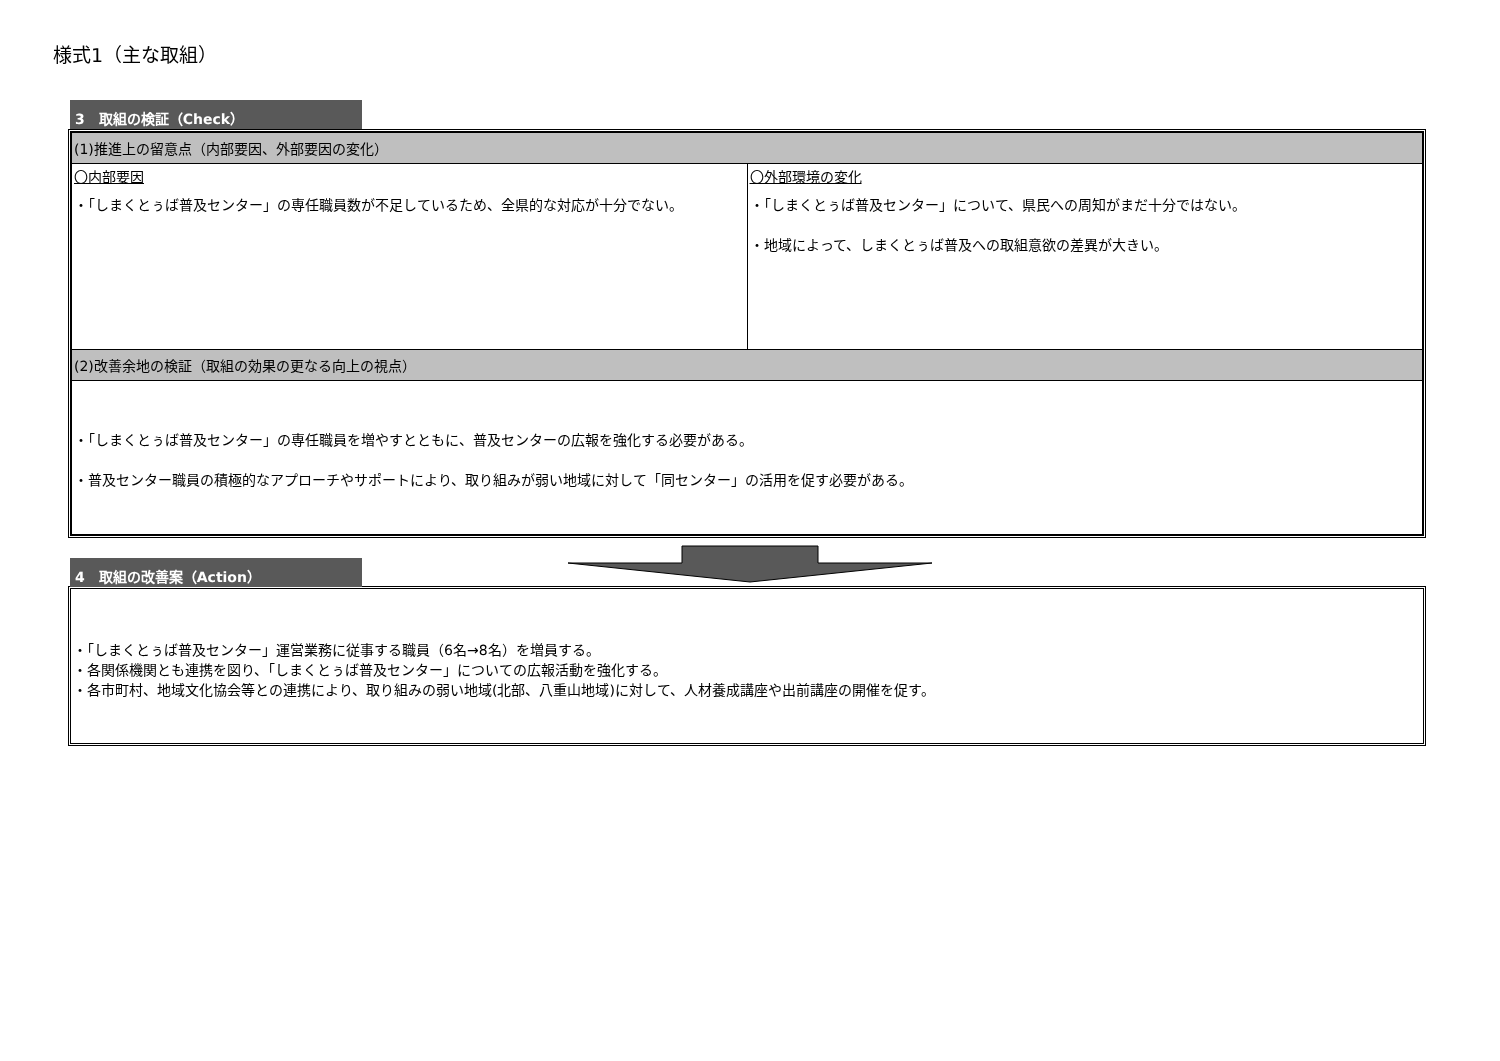様式1（主な取組）
3　取組の検証（Check）
| (1)推進上の留意点（内部要因、外部要因の変化） | |
| 〇内部要因 ・「しまくとぅば普及センター」の専任職員数が不足しているため、全県的な対応が十分でない。 | 〇外部環境の変化 ・「しまくとぅば普及センター」について、県民への周知がまだ十分ではない。 ・地域によって、しまくとぅば普及への取組意欲の差異が大きい。 |
| (2)改善余地の検証（取組の効果の更なる向上の視点） | |
| ・「しまくとぅば普及センター」の専任職員を増やすとともに、普及センターの広報を強化する必要がある。 ・普及センター職員の積極的なアプローチやサポートにより、取り組みが弱い地域に対して「同センター」の活用を促す必要がある。 | |
4　取組の改善案（Action）
・「しまくとぅば普及センター」運営業務に従事する職員（6名→8名）を増員する。
・各関係機関とも連携を図り、「しまくとぅば普及センター」についての広報活動を強化する。
・各市町村、地域文化協会等との連携により、取り組みの弱い地域(北部、八重山地域)に対して、人材養成講座や出前講座の開催を促す。